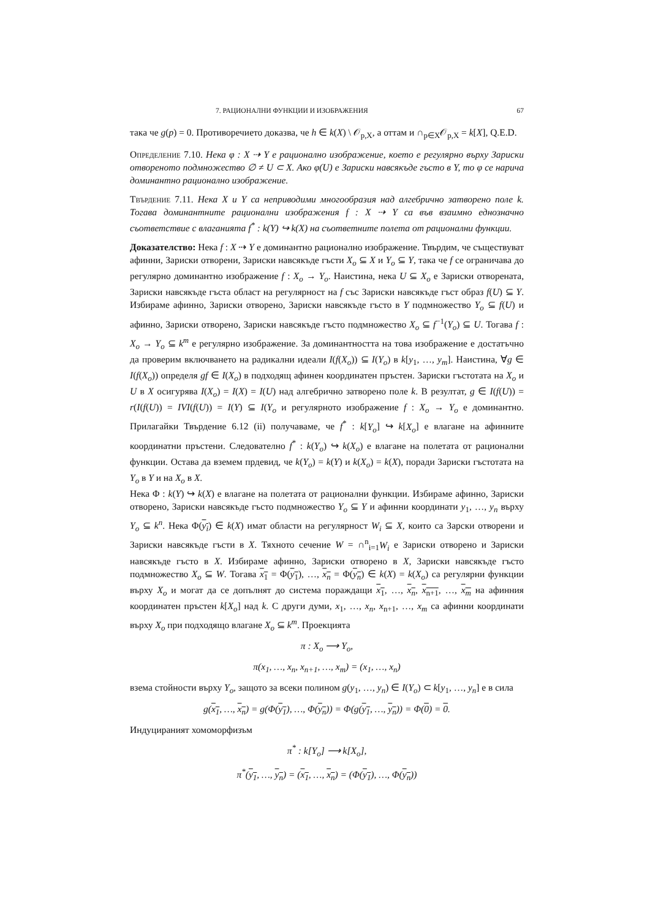7. РАЦИОНАЛНИ ФУНКЦИИ И ИЗОБРАЖЕНИЯ 67
така че g(p) = 0. Противоречието доказва, че h ∈ k(X) \ 𝒪<sub>p,X</sub>, а оттам и ∩<sub>p∈X</sub>𝒪<sub>p,X</sub> = k[X], Q.E.D.
Определение 7.10. Нека φ : X ⇢ Y е рационално изображение, което е регулярно върху Зариски отвореното подмножество ∅ ≠ U ⊂ X. Ако φ(U) е Зариски навсякъде гъсто в Y, то φ се нарича доминантно рационално изображение.
Твърдение 7.11. Нека X и Y са неприводими многообразия над алгебрично затворено поле k. Тогава доминантните рационални изображения f : X ⇢ Y са във взаимно еднозначно съответствие с влаганията f<sup>*</sup> : k(Y) ↪ k(X) на съответните полета от рационални функции.
Доказателство: Нека f : X ⇢ Y е доминантно рационално изображение. Твърдим, че съществуват афинни, Зариски отворени, Зариски навсякъде гъсти X<sub>o</sub> ⊆ X и Y<sub>o</sub> ⊆ Y, така че f се ограничава до регулярно доминантно изображение f : X<sub>o</sub> → Y<sub>o</sub>. Наистина, нека U ⊆ X<sub>o</sub> е Зариски отворената, Зариски навсякъде гъста област на регулярност на f със Зариски навсякъде гъст образ f(U) ⊆ Y. Избираме афинно, Зариски отворено, Зариски навсякъде гъсто в Y подмножество Y<sub>o</sub> ⊆ f(U) и афинно, Зариски отворено, Зариски навсякъде гъсто подмножество X<sub>o</sub> ⊆ f<sup>−1</sup>(Y<sub>o</sub>) ⊆ U. Тогава f : X<sub>o</sub> → Y<sub>o</sub> ⊆ k<sup>m</sup> е регулярно изображение. За доминантността на това изображение е достатъчно да проверим включването на радикални идеали I(f(X<sub>o</sub>)) ⊆ I(Y<sub>o</sub>) в k[y<sub>1</sub>, …, y<sub>m</sub>]. Наистина, ∀g ∈ I(f(X<sub>o</sub>)) определя gf ∈ I(X<sub>o</sub>) в подходящ афинен координатен пръстен. Зариски гъстотата на X<sub>o</sub> и U в X осигурява I(X<sub>o</sub>) = I(X) = I(U) над алгебрично затворено поле k. В резултат, g ∈ I(f(U)) = r(I(f(U)) = IVI(f(U)) = I(Y) ⊆ I(Y<sub>o</sub> и регулярното изображение f : X<sub>o</sub> → Y<sub>o</sub> е доминантно. Прилагайки Твърдение 6.12 (ii) получаваме, че f<sup>*</sup> : k[Y<sub>o</sub>] ↪ k[X<sub>o</sub>] е влагане на афинните координатни пръстени. Следователно f<sup>*</sup> : k(Y<sub>o</sub>) ↪ k(X<sub>o</sub>) е влагане на полетата от рационални функции. Остава да вземем прдевид, че k(Y<sub>o</sub>) = k(Y) и k(X<sub>o</sub>) = k(X), поради Зариски гъстотата на Y<sub>o</sub> в Y и на X<sub>o</sub> в X.
Нека Φ : k(Y) ↪ k(X) е влагане на полетата от рационални функции. Избираме афинно, Зариски отворено, Зариски навсякъде гъсто подмножество Y<sub>o</sub> ⊆ Y и афинни координати y<sub>1</sub>, …, y<sub>n</sub> върху Y<sub>o</sub> ⊆ k<sup>n</sup>. Нека Φ(y<sub>i</sub>) ∈ k(X) имат области на регулярност W<sub>i</sub> ⊆ X, които са Зарски отворени и Зариски навсякъде гъсти в X. Тяхното сечение W = ∩<sup>n</sup><sub>i=1</sub>W<sub>i</sub> е Зариски отворено и Зариски навсякъде гъсто в X. Избираме афинно, Зариски отворено в X, Зариски навсякъде гъсто подмножество X<sub>o</sub> ⊆ W. Тогава x<sub>1</sub> = Φ(y<sub>1</sub>), …, x<sub>n</sub> = Φ(y<sub>n</sub>) ∈ k(X) = k(X<sub>o</sub>) са регулярни функции върху X<sub>o</sub> и могат да се допълнят до система пораждащи x<sub>1</sub>, …, x<sub>n</sub>, x<sub>n+1</sub>, …, x<sub>m</sub> на афинния координатен пръстен k[X<sub>o</sub>] над k. С други думи, x<sub>1</sub>, …, x<sub>n</sub>, x<sub>n+1</sub>, …, x<sub>m</sub> са афинни координати върху X<sub>o</sub> при подходящо влагане X<sub>o</sub> ⊆ k<sup>m</sup>. Проекцията
π : X<sub>o</sub> ⟶ Y<sub>o</sub>,
π(x<sub>1</sub>, …, x<sub>n</sub>, x<sub>n+1</sub>, …, x<sub>m</sub>) = (x<sub>1</sub>, …, x<sub>n</sub>)
взема стойности върху Y<sub>o</sub>, защото за всеки полином g(y<sub>1</sub>, …, y<sub>n</sub>) ∈ I(Y<sub>o</sub>) ⊂ k[y<sub>1</sub>, …, y<sub>n</sub>] е в сила
g(x<sub>1</sub>, …, x<sub>n</sub>) = g(Φ(y<sub>1</sub>), …, Φ(y<sub>n</sub>)) = Φ(g(y<sub>1</sub>, …, y<sub>n</sub>)) = Φ(0) = 0.
Индуцираният хомоморфизъм
π<sup>*</sup> : k[Y<sub>o</sub>] ⟶ k[X<sub>o</sub>],
π<sup>*</sup>(y<sub>1</sub>, …, y<sub>n</sub>) = (x<sub>1</sub>, …, x<sub>n</sub>) = (Φ(y<sub>1</sub>), …, Φ(y<sub>n</sub>))